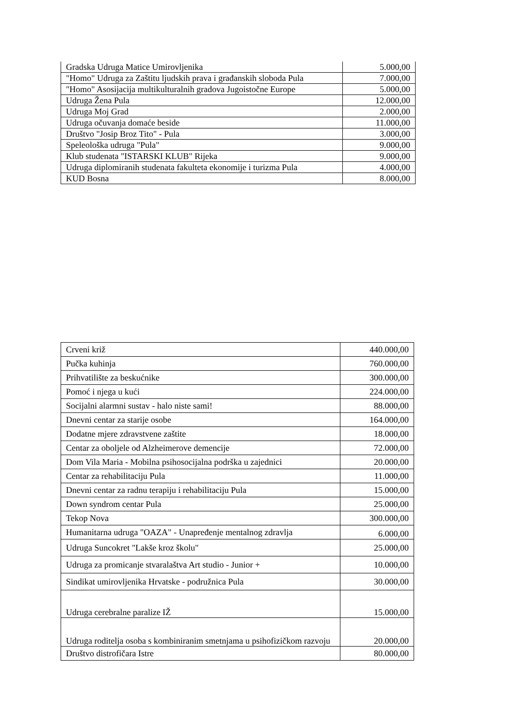| Gradska Udruga Matice Umirovljenika | 5.000,00 |
| "Homo" Udruga za Zaštitu ljudskih prava i građanskih sloboda Pula | 7.000,00 |
| "Homo" Asosijacija multikulturalnih gradova Jugoistočne Europe | 5.000,00 |
| Udruga Žena Pula | 12.000,00 |
| Udruga Moj Grad | 2.000,00 |
| Udruga očuvanja domaće beside | 11.000,00 |
| Društvo "Josip Broz Tito" - Pula | 3.000,00 |
| Speleološka udruga "Pula" | 9.000,00 |
| Klub studenata "ISTARSKI KLUB" Rijeka | 9.000,00 |
| Udruga diplomiranih studenata fakulteta ekonomije i turizma Pula | 4.000,00 |
| KUD Bosna | 8.000,00 |
| Crveni križ | 440.000,00 |
| Pučka kuhinja | 760.000,00 |
| Prihvatilište za beskućnike | 300.000,00 |
| Pomoć i njega u kući | 224.000,00 |
| Socijalni alarmni sustav - halo niste sami! | 88.000,00 |
| Dnevni centar za starije osobe | 164.000,00 |
| Dodatne mjere zdravstvene zaštite | 18.000,00 |
| Centar za oboljele od Alzheimerove demencije | 72.000,00 |
| Dom Vila Maria - Mobilna psihosocijalna podrška u zajednici | 20.000,00 |
| Centar za rehabilitaciju Pula | 11.000,00 |
| Dnevni centar za radnu terapiju i rehabilitaciju Pula | 15.000,00 |
| Down syndrom centar Pula | 25.000,00 |
| Tekop Nova | 300.000,00 |
| Humanitarna udruga "OAZA" - Unapređenje mentalnog zdravlja | 6.000,00 |
| Udruga Suncokret "Lakše kroz školu" | 25.000,00 |
| Udruga za promicanje stvaralaštva Art studio - Junior + | 10.000,00 |
| Sindikat umirovljenika Hrvatske - podružnica Pula | 30.000,00 |
| Udruga cerebralne paralize IŽ | 15.000,00 |
| Udruga roditelja osoba s kombiniranim smetnjama u psihofizičkom razvoju | 20.000,00 |
| Društvo distrofičara Istre | 80.000,00 |